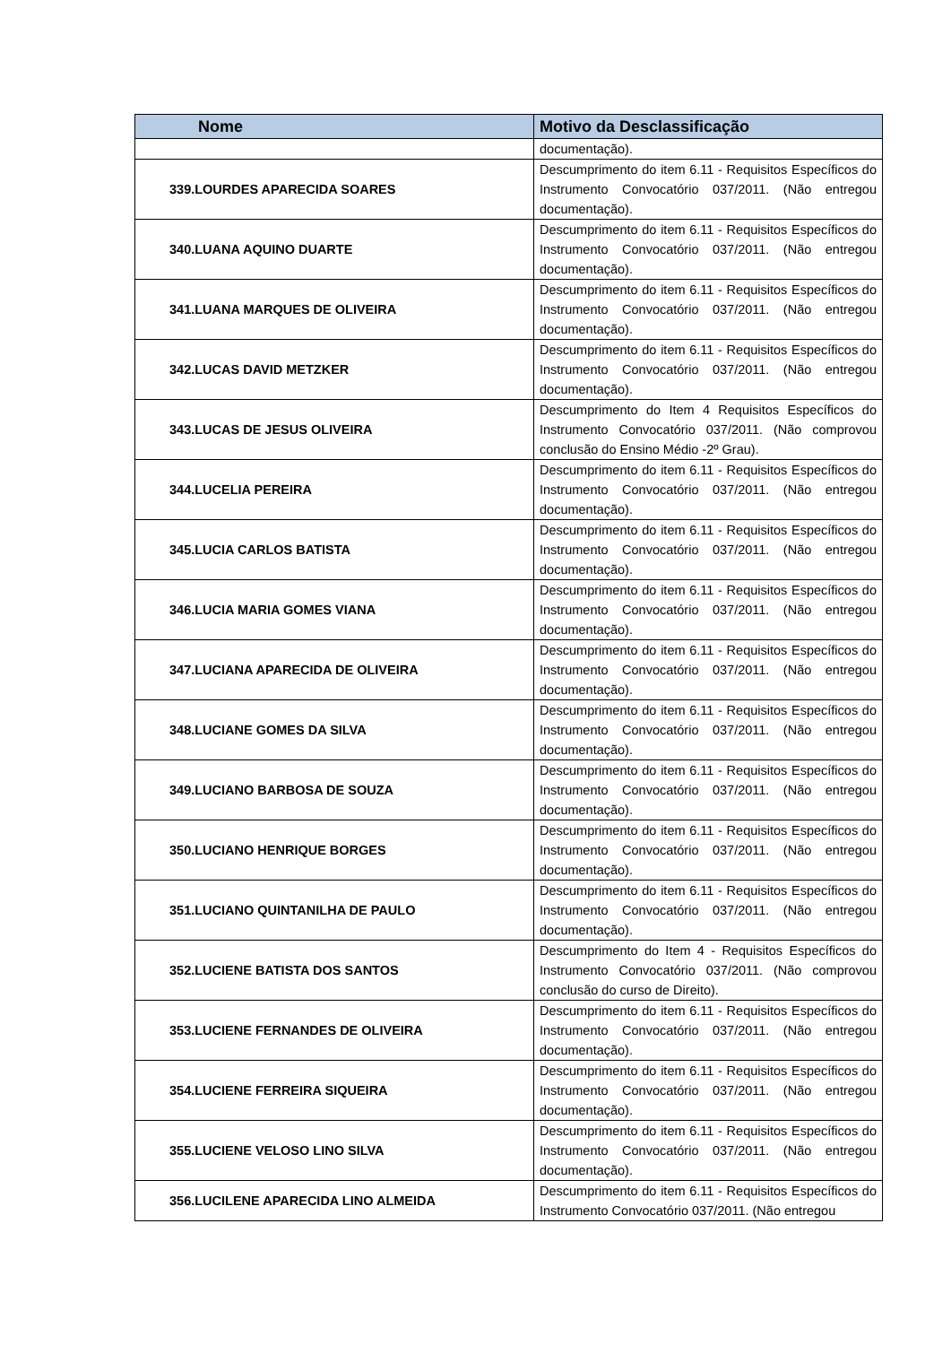| Nome | Motivo da Desclassificação |
| --- | --- |
| | documentação). |
| 339.LOURDES APARECIDA SOARES | Descumprimento do item 6.11 - Requisitos Específicos do Instrumento Convocatório 037/2011. (Não entregou documentação). |
| 340.LUANA AQUINO DUARTE | Descumprimento do item 6.11 - Requisitos Específicos do Instrumento Convocatório 037/2011. (Não entregou documentação). |
| 341.LUANA MARQUES DE OLIVEIRA | Descumprimento do item 6.11 - Requisitos Específicos do Instrumento Convocatório 037/2011. (Não entregou documentação). |
| 342.LUCAS DAVID METZKER | Descumprimento do item 6.11 - Requisitos Específicos do Instrumento Convocatório 037/2011. (Não entregou documentação). |
| 343.LUCAS DE JESUS OLIVEIRA | Descumprimento do Item 4 Requisitos Específicos do Instrumento Convocatório 037/2011. (Não comprovou conclusão do Ensino Médio -2º Grau). |
| 344.LUCELIA PEREIRA | Descumprimento do item 6.11 - Requisitos Específicos do Instrumento Convocatório 037/2011. (Não entregou documentação). |
| 345.LUCIA CARLOS BATISTA | Descumprimento do item 6.11 - Requisitos Específicos do Instrumento Convocatório 037/2011. (Não entregou documentação). |
| 346.LUCIA MARIA GOMES VIANA | Descumprimento do item 6.11 - Requisitos Específicos do Instrumento Convocatório 037/2011. (Não entregou documentação). |
| 347.LUCIANA APARECIDA DE OLIVEIRA | Descumprimento do item 6.11 - Requisitos Específicos do Instrumento Convocatório 037/2011. (Não entregou documentação). |
| 348.LUCIANE GOMES DA SILVA | Descumprimento do item 6.11 - Requisitos Específicos do Instrumento Convocatório 037/2011. (Não entregou documentação). |
| 349.LUCIANO BARBOSA DE SOUZA | Descumprimento do item 6.11 - Requisitos Específicos do Instrumento Convocatório 037/2011. (Não entregou documentação). |
| 350.LUCIANO HENRIQUE BORGES | Descumprimento do item 6.11 - Requisitos Específicos do Instrumento Convocatório 037/2011. (Não entregou documentação). |
| 351.LUCIANO QUINTANILHA DE PAULO | Descumprimento do item 6.11 - Requisitos Específicos do Instrumento Convocatório 037/2011. (Não entregou documentação). |
| 352.LUCIENE BATISTA DOS SANTOS | Descumprimento do Item 4 - Requisitos Específicos do Instrumento Convocatório 037/2011. (Não comprovou conclusão do curso de Direito). |
| 353.LUCIENE FERNANDES DE OLIVEIRA | Descumprimento do item 6.11 - Requisitos Específicos do Instrumento Convocatório 037/2011. (Não entregou documentação). |
| 354.LUCIENE FERREIRA SIQUEIRA | Descumprimento do item 6.11 - Requisitos Específicos do Instrumento Convocatório 037/2011. (Não entregou documentação). |
| 355.LUCIENE VELOSO LINO SILVA | Descumprimento do item 6.11 - Requisitos Específicos do Instrumento Convocatório 037/2011. (Não entregou documentação). |
| 356.LUCILENE APARECIDA LINO ALMEIDA | Descumprimento do item 6.11 - Requisitos Específicos do Instrumento Convocatório 037/2011. (Não entregou |